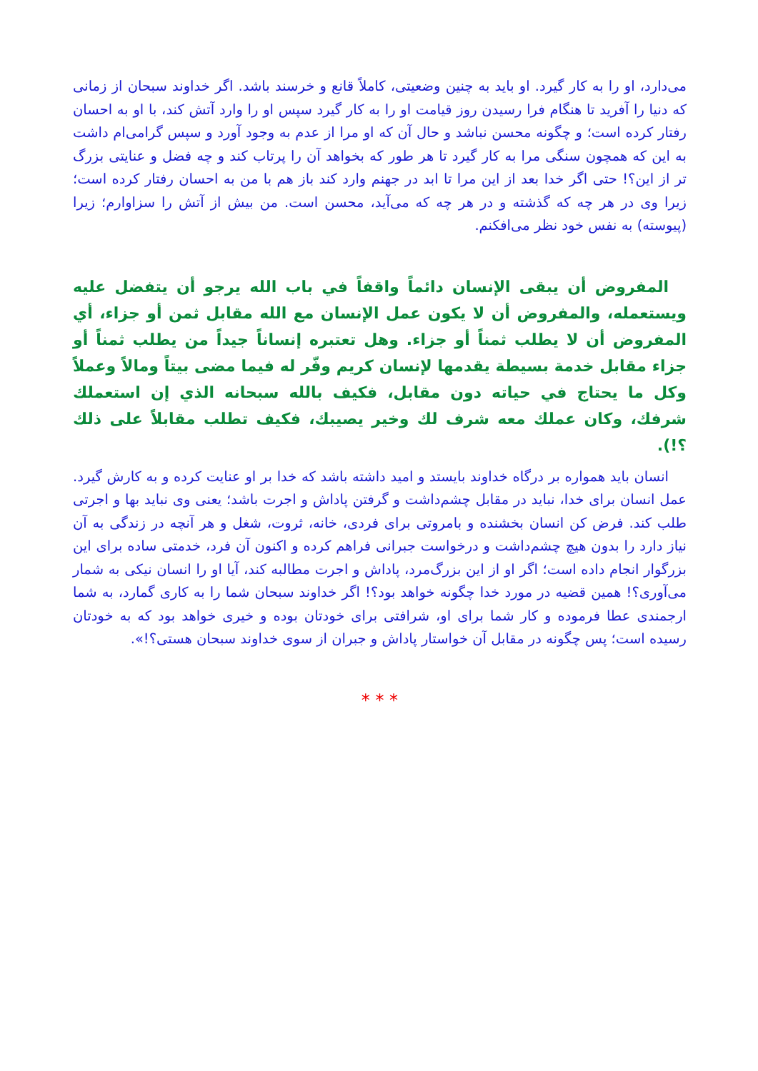می‌دارد، او را به کار گیرد. او باید به چنین وضعیتی، کاملاً قانع و خرسند باشد. اگر خداوند سبحان از زمانی که دنیا را آفرید تا هنگام فرا رسیدن روز قیامت او را به کار گیرد سپس او را وارد آتش کند، با او به احسان رفتار کرده است؛ و چگونه محسن نباشد و حال آن که او مرا از عدم به وجود آورد و سپس گرامی‌ام داشت به این که همچون سنگی مرا به کار گیرد تا هر طور که بخواهد آن را پرتاب کند و چه فضل و عنایتی بزرگ تر از این؟! حتی اگر خدا بعد از این مرا تا ابد در جهنم وارد کند باز هم با من به احسان رفتار کرده است؛ زیرا وی در هر چه که گذشته و در هر چه که می‌آید، محسن است. من بیش از آتش را سزاوارم؛ زیرا (پیوسته) به نفس خود نظر می‌افکنم.
المفروض أن يبقى الإنسان دائماً واقفاً في باب الله يرجو أن يتفضل عليه ويستعمله، والمفروض أن لا يكون عمل الإنسان مع الله مقابل ثمن أو جزاء، أي المفروض أن لا يطلب ثمناً أو جزاء. وهل تعتبره إنساناً جيداً من يطلب ثمناً أو جزاء مقابل خدمة بسيطة يقدمها لإنسان كريم وفّر له فيما مضى بيتاً ومالاً وعملاً وكل ما يحتاج في حياته دون مقابل، فكيف بالله سبحانه الذي إن استعملك شرفك، وكان عملك معه شرف لك وخير يصيبك، فكيف تطلب مقابلاً على ذلك ؟!).
انسان باید همواره بر درگاه خداوند بایستد و امید داشته باشد که خدا بر او عنایت کرده و به کارش گیرد. عمل انسان برای خدا، نباید در مقابل چشم‌داشت و گرفتن پاداش و اجرت باشد؛ یعنی وی نباید بها و اجرتی طلب کند. فرض کن انسان بخشنده و بامروتی برای فردی، خانه، ثروت، شغل و هر آنچه در زندگی به آن نیاز دارد را بدون هیچ چشم‌داشت و درخواست جبرانی فراهم کرده و اکنون آن فرد، خدمتی ساده برای این بزرگوار انجام داده است؛ اگر او از این بزرگ‌مرد، پاداش و اجرت مطالبه کند، آیا او را انسان نیکی به شمار می‌آوری؟! همین قضیه در مورد خدا چگونه خواهد بود؟! اگر خداوند سبحان شما را به کاری گمارد، به شما ارجمندی عطا فرموده و کار شما برای او، شرافتی برای خودتان بوده و خیری خواهد بود که به خودتان رسیده است؛ پس چگونه در مقابل آن خواستار پاداش و جبران از سوی خداوند سبحان هستی؟!».
* * *